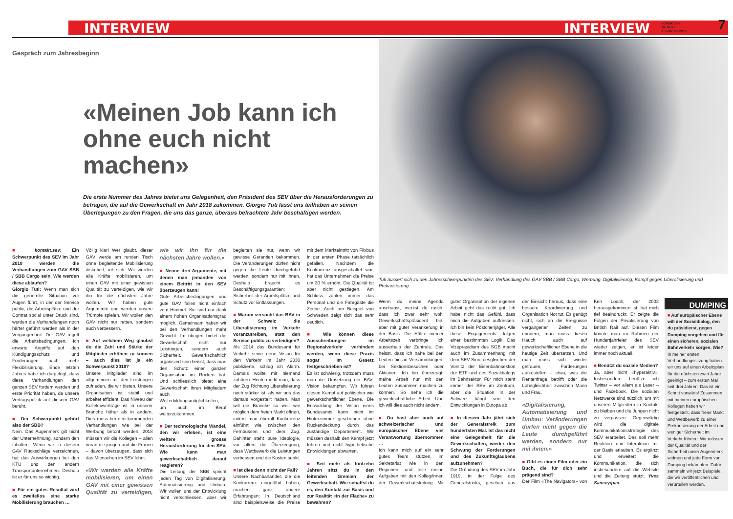INTERVIEW INTERVIEW
kontakt.sev
Nr. 01/18
1. Februar 2018
7
Gespräch zum Jahresbeginn
«Meinen Job kann ich ohne euch nicht machen»
Die erste Nummer des Jahres bietet uns Gelegenheit, den Präsident des SEV über die Herausforderungen zu befragen, die auf die Gewerkschaft im Jahr 2018 zukommen. Giorgio Tuti lässt uns teilhaben an seinen Überlegungen zu den Fragen, die uns das ganze, überaus befrachtete Jahr beschäftigen werden.
■ kontakt.sev: Ein Schwerpunkt des SEV im Jahr 2018 werden die Verhandlungen zum GAV SBB / SBB Cargo sein. Wie werden diese ablaufen?
Giorgio Tuti: Wenn man sich die generelle Situation vor Augen führt, in der der Service public, die Arbeitsplätze und der Contrat social unter Druck sind, werden die Verhandlungen noch härter geführt werden als in der Vergangenheit. Der GAV regelt die Arbeitsbedingungen. Ich erwarte Angriffe auf den Kündigungsschutz und Forderungen nach mehr Flexibilisierung. Ende letzten Jahres habe ich dargelegt, dass diese Verhandlungen den ganzen SEV fordern werden und erste Priorität haben, da unsere Vertragspolitik auf diesem GAV beruht.
■ Der Schwerpunkt gehört also der SBB?
Nein. Das Augenmerk gilt nicht der Unternehmung, sondern den Inhalten. Wenn wir in diesem GAV Rückschläge verzeichnen, hat das Auswirkungen bei den KTU und den andern Transportunternehmen. Deshalb ist er für uns so wichtig.
■ Für ein gutes Resultat wird es zweifellos eine starke Mobilisierung brauchen …
Völlig klar! Wer glaubt, dieser GAV werde am runden Tisch ohne begleitende Mobilisierung diskutiert, irrt sich. Wir werden alle Kräfte mobilisieren, um einen GAV mit einer gewissen Qualität zu verteidigen, wie wir ihn für die nächsten Jahre wollen. Wir haben gute Argumente und werden unsere Trümpfe spielen. Wir wollen den GAV nicht nur retten, sondern auch verbessern.
■ Auf welchem Weg glaubst du die Zahl und Stärke der Mitglieder erhöhen zu können – auch dies ist ja ein Schwerpunkt 2018?
Unsere Mitglieder sind im allgemeinen mit den Leistungen zufrieden, die wir bieten. Unsere Organisation ist stabil und arbeitet effizient. Das Niveau der Kollektivverträge ist in unserer Branche höher als in andern. Dies muss bei den kommenden Verhandlungen wie bei der Werbung betont werden. 2018 müssen wir die Kollegen – allen voran die jungen und die Frauen – davon überzeugen, dass sich das Mitmachen im SEV lohnt.
«Wir werden alle Kräfte mobilisieren, um einen GAV mit einer gewissen Qualität zu verteidigen, wie wir ihn für die nächsten Jahre wollen.»
■ Nenne drei Argumente, mit denen man jemanden von einem Beitritt in den SEV überzeugen kann!
Gute Arbeitsbedingungen und gute GAV fallen nicht einfach vom Himmel. Sie sind nur dank einem hohen Organisationsgrad möglich. Gemeinsam haben wir bei den Verhandlungen mehr Gewicht. Im übrigen bietet die Gewerkschaft nicht nur Leistungen, sondern auch Sicherheit. Gewerkschaftlich organisiert sein heisst, dass man den Schutz einer ganzen Organisation im Rücken hat. Und schliesslich bietet eine Gewerkschaft ihren Mitgliedern auch Weiterbildungsmöglichkeiten, um auch im Beruf weiterzukommen.
■ Der technologische Wandel, den wir erleben, ist eine weitere grosse Herausforderung für den SEV. Wie kann man gewerkschaftlich darauf reagieren?
Die Leitung der SBB spricht jeden Tag von Digitalisierung, Automatisierung und Umbau. Wir wollen uns der Entwicklung nicht verschliessen, aber wir begleiten sie nur, wenn wir gewisse Garantien bekommen. Die Veränderungen dürfen nicht gegen die Leute durchgeführt werden, sondern nur mit ihnen. Deshalb braucht es Beschäftigungsgarantien: Sicherheit der Arbeitsplätze und Schutz vor Entlassungen.
■ Warum versucht das BAV in der Schweiz die Liberalisierung im Verkehr voranzutreiben, statt den Service public zu verteidigen?
Als 2014 das Bundesamt für Verkehr seine neue Vision für den Verkehr im Jahr 2030 publizierte, schlug ich Alarm. Damals wollte mir niemand zuhören. Heute merkt man, dass der Zug Richtung Liberalisierung noch stärker ist, als wir uns das damals vorgestellt haben. Man will die Branche so weit wie möglich dem freien Markt öffnen, indem man überall Konkurrenz einführt wie zwischen den Fernbussen und dem Zug. Dahinter steht pure Ideologie, vor allem die Überzeugung, dass Wettbewerb die Leistungen verbessert und die Kosten senkt.
■ Ist dies denn nicht der Fall?
Unsere Nachbarländer, die die Konkurrenz eingeführt haben, machen ganz andere Erfahrungen: In Deutschland sind beispielsweise die Preise mit dem Markteintritt von Flixbus in der ersten Phase tatsächlich gefallen. Nachdem die Konkurrenz ausgeschaltet war, hat das Unternehmen die Preise um 30 % erhöht. Die Qualität ist aber nicht gestiegen. Am Schluss zahlen immer das Personal und die Fahrgäste die Zeche. Auch am Beispiel von Schweden zeigt sich das sehr deutlich.
■ Wie können diese Ausschreibungen im Regionalverkehr verhindert werden, wenn diese Praxis sogar im Gesetz festgeschrieben ist?
Es ist schwierig, trotzdem muss man die Umsetzung der BAV-Vision bekämpfen. Wir führen diesen Kampf auf politischer wie gewerkschaftlicher Ebene. Die Entwicklung der Vision eines Bundesamts kann nicht im Hinterzimmer geschehen ohne Rückendeckung durch das zuständige Departement. Wir müssen deshalb den Kampf jetzt führen und nicht hypothetische Entwicklungen abwarten.
■ Seit mehr als fünfzehn Jahren sitzt du in den leitenden Gremien der Gewerkschaft. Wie schaffst du es, den Kontakt zur Basis und zur Realität «in der Fläche» zu bewahren?
Tuti äussert sich zu den Jahresschwerpunkten des SEV: Verhandlung des GAV SBB / SBB Cargo, Werbung, Digitalisierung, Kampf gegen Liberalisierung und Prekarisierung.
Wenn du meine Agenda anschaust, merkst du rasch, dass ich zwar sehr wohl Gewerkschaftspräsident bin, aber mit guter Verankerung in der Basis. Die Hälfte meiner Arbeitszeit verbringe ich ausserhalb der Zentrale. Das heisst, dass ich nahe bei den Leuten bin an Versammlungen, bei Sektionsbesuchen oder Aktionen. Ich bin überzeugt, meine Arbeit nur mit den Leuten zusammen machen zu können. So sehe ich die gewerkschaftliche Arbeit. Und ich will dies auch nicht ändern.
■ Du hast aber auch auf schweizerischer und europäischer Ebene viel Verantwortung übernommen …
Ich kann mich auf ein sehr gutes Team stützen, im Sekretariat wie in den Regionen, und teile meine Aufgaben mit den Kolleg/innen der Gewerkschaftsleitung. Mit guter Organisation der eigenen Arbeit geht das recht gut. Ich habe nicht das Gefühl, dass mich die Aufgaben auffressen. Ich bin kein Pöstchenjäger. Alle diese Engagements folgen einer bestimmten Logik. Das Vizepräsidium des SGB macht auch im Zusammenhang mit dem SEV Sinn, desgleichen der Vorsitz der Eisenbahnsektion der ETF und des Sozialdialogs im Bahnsektor. Für mich steht immer der SEV im Zentrum, aber die Situation in der Schweiz hängt von den Entwicklungen in Europa ab.
■ In diesem Jahr jährt sich der Generalstreik zum hundertsten Mal. Ist das nicht eine Gelegenheit für die Gewerkschaften, wieder den Schwung der Forderungen und des Zukunftsglaubens aufzunehmen?
Die Gründung des SEV im Jahr 1919, in der Folge des Generalstreiks, geschah aus der Einsicht heraus, dass eine bessere Koordinierung und Organisation Not tut. Es genügt nicht, sich an die Ereignisse vergangener Zeiten zu erinnern, man muss diesen Hauch auch auf gewerkschaftlicher Ebene in die heutige Zeit übersetzen. Und man muss sich wieder getrauen, Forderungen aufzustellen – etwa, was die Rentenfrage betrifft oder die Lohngleichheit zwischen Mann und Frau.
«Digitalisierung, Automatisierung und Umbau: Veränderungen dürfen nicht gegen die Leute durchgeführt werden, sondern nur mit ihnen.»
■ Gibt es einen Film oder ein Buch, die für dich sehr prägend sind?
Der Film «The Navigators» von Ken Loach, der 2002 herausgekommen ist, hat mich tief beeindruckt. Er zeigte die Folgen der Privatisierung von British Rail auf. Diesen Film könnte man im Rahmen der Hundertjahrfeier des SEV wieder zeigen, er ist leider immer noch aktuell.
■ Benützt du soziale Medien?
Ja, aber nicht «hyperaktiv». Insbesondere benütze ich Twitter – vor allem als Leser – und Facebook. Die sozialen Netzwerke sind nützlich, um mit unseren Mitgliedern in Kontakt zu bleiben und die Jungen nicht zu verpassen. Gegenwärtig wird die digitale Kommunikationsstrategie des SEV erarbeitet. Das soll mehr Reaktion und Interaktion mit der Basis erlauben. Es ergänzt und erweitert die Kommunikation, die sich insbesondere auf die Website und die Zeitung stützt. Yves Sancey/pan.
DUMPING
■ Auf europäischer Ebene will der Sozialdialog, den du präsidierst, gegen Dumping vorgehen und für einen sicheren, sozialen Bahnverkehr sorgen. Wie?
In meiner ersten Verhandlungssitzung haben wir uns auf einen Arbeitsplan für die nächsten zwei Jahre geeinigt – zum ersten Mal seit drei Jahren. Das ist ein Schritt vorwärts! Zusammen mit meinen europäischen Kollegen haben wir festgestellt, dass freier Markt und Wettbewerb zu einer Prekarisierung der Arbeit und weniger Sicherheit im Verkehr führten. Wir müssen der Qualität und der Sicherheit unser Augenmerk widmen und jede Form von Dumping bekämpfen. Dafür sammeln wir jetzt Beispiele, die wir veröffentlichen und verurteilen werden.